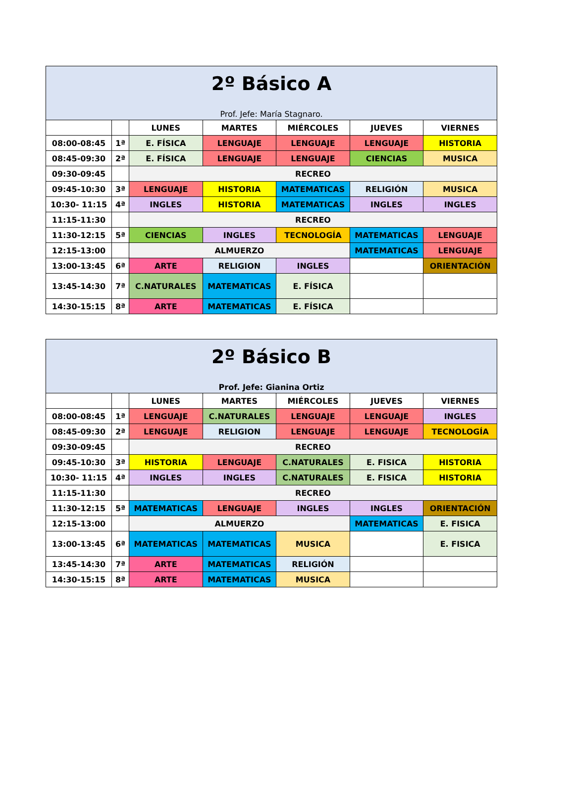| 2º Básico A Prof. Jefe: María Stagnaro. | | | | | | |
| | | LUNES | MARTES | MIÉRCOLES | JUEVES | VIERNES |
| 08:00-08:45 | 1ª | E. FÍSICA | LENGUAJE | LENGUAJE | LENGUAJE | HISTORIA |
| 08:45-09:30 | 2ª | E. FÍSICA | LENGUAJE | LENGUAJE | CIENCIAS | MUSICA |
| 09:30-09:45 | | RECREO | | | | |
| 09:45-10:30 | 3ª | LENGUAJE | HISTORIA | MATEMATICAS | RELIGIÓN | MUSICA |
| 10:30- 11:15 | 4ª | INGLES | HISTORIA | MATEMATICAS | INGLES | INGLES |
| 11:15-11:30 | | RECREO | | | | |
| 11:30-12:15 | 5ª | CIENCIAS | INGLES | TECNOLOGÍA | MATEMATICAS | LENGUAJE |
| 12:15-13:00 | | ALMUERZO | | | MATEMATICAS | LENGUAJE |
| 13:00-13:45 | 6ª | ARTE | RELIGION | INGLES | | ORIENTACIÓN |
| 13:45-14:30 | 7ª | C.NATURALES | MATEMATICAS | E. FÍSICA | | |
| 14:30-15:15 | 8ª | ARTE | MATEMATICAS | E. FÍSICA | | |
| 2º Básico B Prof. Jefe: Gianina Ortiz | | | | | | |
| | | LUNES | MARTES | MIÉRCOLES | JUEVES | VIERNES |
| 08:00-08:45 | 1ª | LENGUAJE | C.NATURALES | LENGUAJE | LENGUAJE | INGLES |
| 08:45-09:30 | 2ª | LENGUAJE | RELIGION | LENGUAJE | LENGUAJE | TECNOLOGÍA |
| 09:30-09:45 | | RECREO | | | | |
| 09:45-10:30 | 3ª | HISTORIA | LENGUAJE | C.NATURALES | E. FISICA | HISTORIA |
| 10:30- 11:15 | 4ª | INGLES | INGLES | C.NATURALES | E. FISICA | HISTORIA |
| 11:15-11:30 | | RECREO | | | | |
| 11:30-12:15 | 5ª | MATEMATICAS | LENGUAJE | INGLES | INGLES | ORIENTACIÓN |
| 12:15-13:00 | | ALMUERZO | | | MATEMATICAS | E. FISICA |
| 13:00-13:45 | 6ª | MATEMATICAS | MATEMATICAS | MUSICA | | E. FISICA |
| 13:45-14:30 | 7ª | ARTE | MATEMATICAS | RELIGIÓN | | |
| 14:30-15:15 | 8ª | ARTE | MATEMATICAS | MUSICA | | |